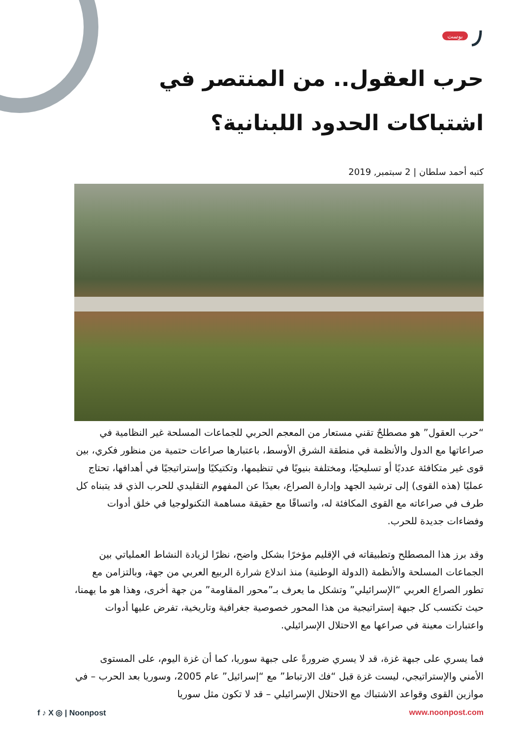بوست
حرب العقول.. من المنتصر في اشتباكات الحدود اللبنانية؟
كتبه أحمد سلطان | 2 سبتمبر, 2019
“حرب العقول” هو مصطلحٌ تقني مستعار من المعجم الحربي للجماعات المسلحة غير النظامية في صراعاتها مع الدول والأنظمة في منطقة الشرق الأوسط، باعتبارها صراعات حتمية من منظور فكري، بين قوى غير متكافئة عدديًا أو تسليحيًا، ومختلفة بنيويًا في تنظيمها، وتكتيكيًا وإستراتيجيًا في أهدافها، تحتاج عمليًا (هذه القوى) إلى ترشيد الجهد وإدارة الصراع، بعيدًا عن المفهوم التقليدي للحرب الذي قد يتبناه كل طرف في صراعاته مع القوى المكافئة له، واتساقًا مع حقيقة مساهمة التكنولوجيا في خلق أدوات وفضاءات جديدة للحرب.
وقد برز هذا المصطلح وتطبيقاته في الإقليم مؤخرًا بشكل واضح، نظرًا لزيادة النشاط العملياتي بين الجماعات المسلحة والأنظمة (الدولة الوطنية) منذ اندلاع شرارة الربيع العربي من جهة، وبالتزامن مع تطور الصراع العربي “الإسرائيلي” وتشكل ما يعرف بـ”محور المقاومة” من جهة أخرى، وهذا هو ما يهمنا، حيث تكتسب كل جبهة إستراتيجية من هذا المحور خصوصية جغرافية وتاريخية، تفرض عليها أدوات واعتبارات معينة في صراعها مع الاحتلال الإسرائيلي.
فما يسري على جبهة غزة، قد لا يسري ضرورةً على جبهة سوريا، كما أن غزة اليوم، على المستوى الأمني والإستراتيجي، ليست غزة قبل “فك الارتباط” مع “إسرائيل” عام 2005، وسوريا بعد الحرب – في موازين القوى وقواعد الاشتباك مع الاحتلال الإسرائيلي – قد لا تكون مثل سوريا
f ♪ X ◎ | Noonpost www.noonpost.com